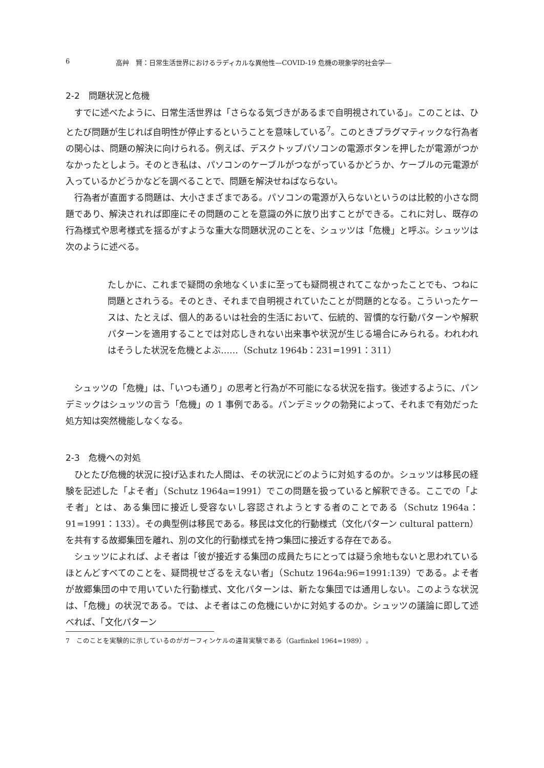6 高艸　賢：日常生活世界におけるラディカルな異他性—COVID-19 危機の現象学的社会学—
2-2　問題状況と危機
すでに述べたように、日常生活世界は「さらなる気づきがあるまで自明視されている」。このことは、ひとたび問題が生じれば自明性が停止するということを意味している<sup>7</sup>。このときプラグマティックな行為者の関心は、問題の解決に向けられる。例えば、デスクトップパソコンの電源ボタンを押したが電源がつかなかったとしよう。そのとき私は、パソコンのケーブルがつながっているかどうか、ケーブルの元電源が入っているかどうかなどを調べることで、問題を解決せねばならない。
行為者が直面する問題は、大小さまざまである。パソコンの電源が入らないというのは比較的小さな問題であり、解決されれば即座にその問題のことを意識の外に放り出すことができる。これに対し、既存の行為様式や思考様式を揺るがすような重大な問題状況のことを、シュッツは「危機」と呼ぶ。シュッツは次のように述べる。
たしかに、これまで疑問の余地なくいまに至っても疑問視されてこなかったことでも、つねに問題とされうる。そのとき、それまで自明視されていたことが問題的となる。こういったケースは、たとえば、個人的あるいは社会的生活において、伝統的、習慣的な行動パターンや解釈パターンを適用することでは対応しきれない出来事や状況が生じる場合にみられる。われわれはそうした状況を危機とよぶ……（Schutz 1964b：231=1991：311）
シュッツの「危機」は、「いつも通り」の思考と行為が不可能になる状況を指す。後述するように、パンデミックはシュッツの言う「危機」の 1 事例である。パンデミックの勃発によって、それまで有効だった処方知は突然機能しなくなる。
2-3　危機への対処
ひとたび危機的状況に投げ込まれた人間は、その状況にどのように対処するのか。シュッツは移民の経験を記述した「よそ者」（Schutz 1964a=1991）でこの問題を扱っていると解釈できる。ここでの「よそ者」とは、ある集団に接近し受容ないし容認されようとする者のことである（Schutz 1964a：91=1991：133）。その典型例は移民である。移民は文化的行動様式（文化パターン cultural pattern）を共有する故郷集団を離れ、別の文化的行動様式を持つ集団に接近する存在である。
シュッツによれば、よそ者は「彼が接近する集団の成員たちにとっては疑う余地もないと思われているほとんどすべてのことを、疑問視せざるをえない者」（Schutz 1964a:96=1991:139）である。よそ者が故郷集団の中で用いていた行動様式、文化パターンは、新たな集団では通用しない。このような状況は、「危機」の状況である。では、よそ者はこの危機にいかに対処するのか。シュッツの議論に即して述べれば、「文化パターン
7　このことを実験的に示しているのがガーフィンケルの違背実験である（Garfinkel 1964=1989）。